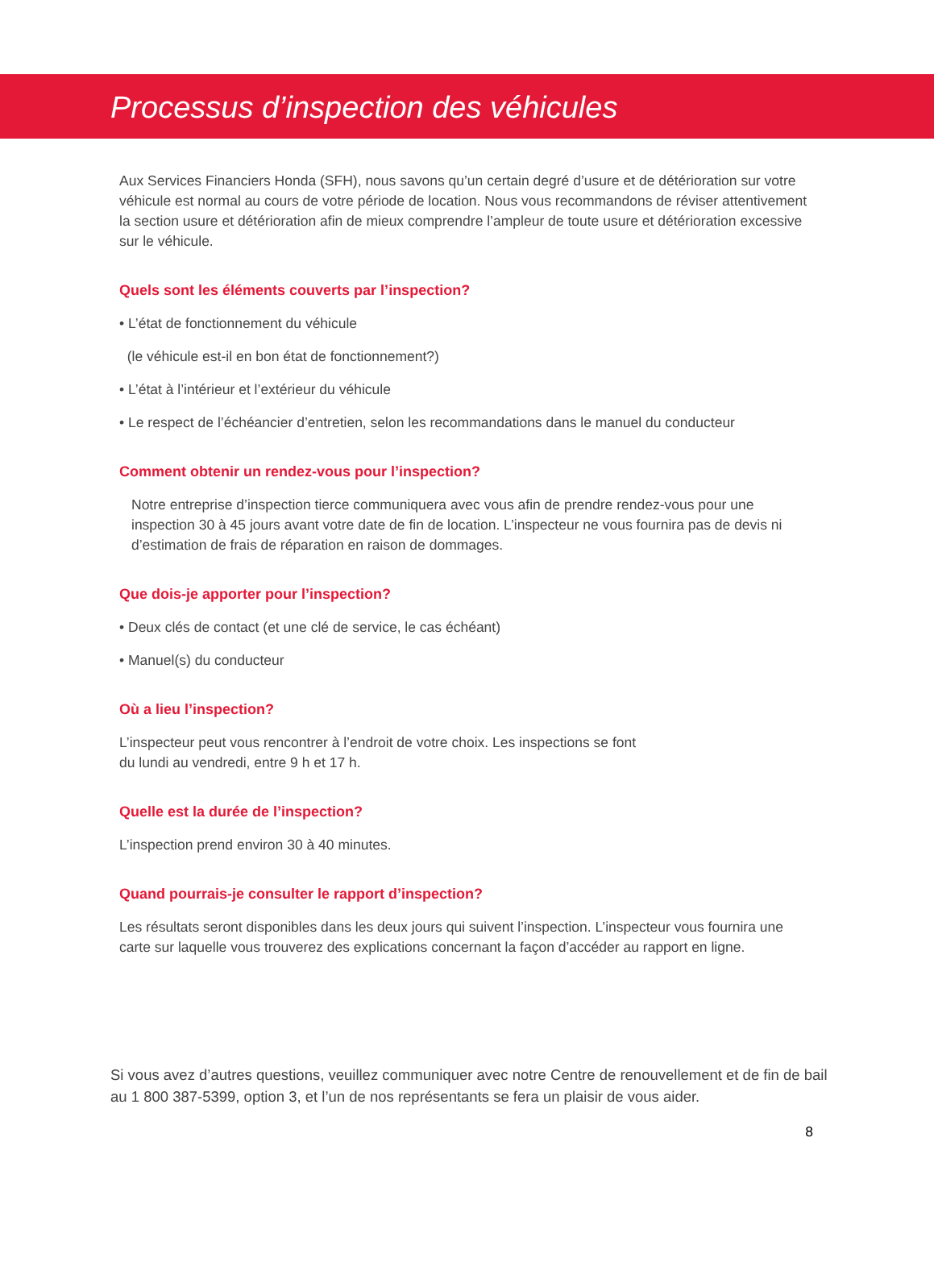Processus d’inspection des véhicules
Aux Services Financiers Honda (SFH), nous savons qu’un certain degré d’usure et de détérioration sur votre véhicule est normal au cours de votre période de location. Nous vous recommandons de réviser attentivement la section usure et détérioration afin de mieux comprendre l’ampleur de toute usure et détérioration excessive sur le véhicule.
Quels sont les éléments couverts par l’inspection?
• L’état de fonctionnement du véhicule
(le véhicule est-il en bon état de fonctionnement?)
• L’état à l’intérieur et l’extérieur du véhicule
• Le respect de l’échéancier d’entretien, selon les recommandations dans le manuel du conducteur
Comment obtenir un rendez-vous pour l’inspection?
Notre entreprise d’inspection tierce communiquera avec vous afin de prendre rendez-vous pour une inspection 30 à 45 jours avant votre date de fin de location. L’inspecteur ne vous fournira pas de devis ni d’estimation de frais de réparation en raison de dommages.
Que dois-je apporter pour l’inspection?
• Deux clés de contact (et une clé de service, le cas échéant)
• Manuel(s) du conducteur
Où a lieu l’inspection?
L’inspecteur peut vous rencontrer à l’endroit de votre choix. Les inspections se font
du lundi au vendredi, entre 9 h et 17 h.
Quelle est la durée de l’inspection?
L’inspection prend environ 30 à 40 minutes.
Quand pourrais-je consulter le rapport d’inspection?
Les résultats seront disponibles dans les deux jours qui suivent l’inspection. L’inspecteur vous fournira une carte sur laquelle vous trouverez des explications concernant la façon d’accéder au rapport en ligne.
Si vous avez d’autres questions, veuillez communiquer avec notre Centre de renouvellement et de fin de bail au 1 800 387-5399, option 3, et l’un de nos représentants se fera un plaisir de vous aider.
8